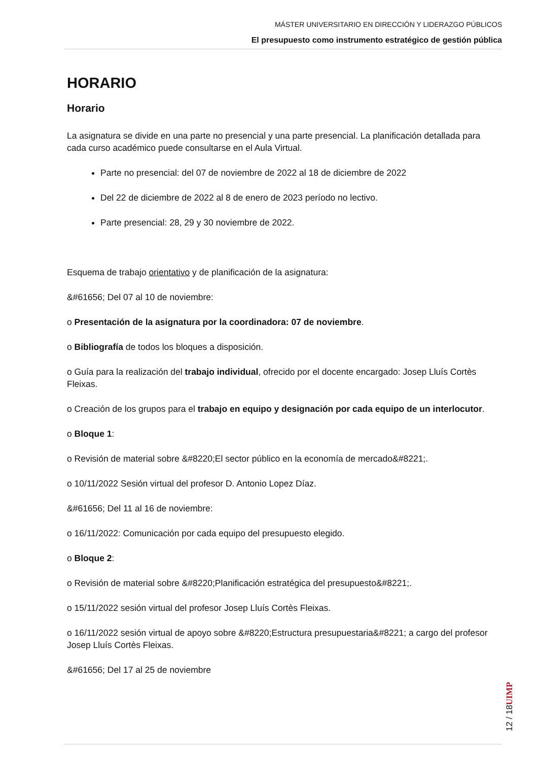MÁSTER UNIVERSITARIO EN DIRECCIÓN Y LIDERAZGO PÚBLICOS
El presupuesto como instrumento estratégico de gestión pública
HORARIO
Horario
La asignatura se divide en una parte no presencial y una parte presencial. La planificación detallada para cada curso académico puede consultarse en el Aula Virtual.
Parte no presencial: del 07 de noviembre de 2022 al 18 de diciembre de 2022
Del 22 de diciembre de 2022 al 8 de enero de 2023 período no lectivo.
Parte presencial: 28, 29 y 30 noviembre de 2022.
Esquema de trabajo orientativo y de planificación de la asignatura:
&#61656; Del 07 al 10 de noviembre:
o Presentación de la asignatura por la coordinadora: 07 de noviembre.
o Bibliografía de todos los bloques a disposición.
o Guía para la realización del trabajo individual, ofrecido por el docente encargado: Josep Lluís Cortès Fleixas.
o Creación de los grupos para el trabajo en equipo y designación por cada equipo de un interlocutor.
o Bloque 1:
o Revisión de material sobre &#8220;El sector público en la economía de mercado&#8221;.
o 10/11/2022 Sesión virtual del profesor D. Antonio Lopez Díaz.
&#61656; Del 11 al 16 de noviembre:
o 16/11/2022: Comunicación por cada equipo del presupuesto elegido.
o Bloque 2:
o Revisión de material sobre &#8220;Planificación estratégica del presupuesto&#8221;.
o 15/11/2022 sesión virtual del profesor Josep Lluís Cortès Fleixas.
o 16/11/2022 sesión virtual de apoyo sobre &#8220;Estructura presupuestaria&#8221; a cargo del profesor Josep Lluís Cortès Fleixas.
&#61656; Del 17 al 25 de noviembre
12 / 18
UIMP